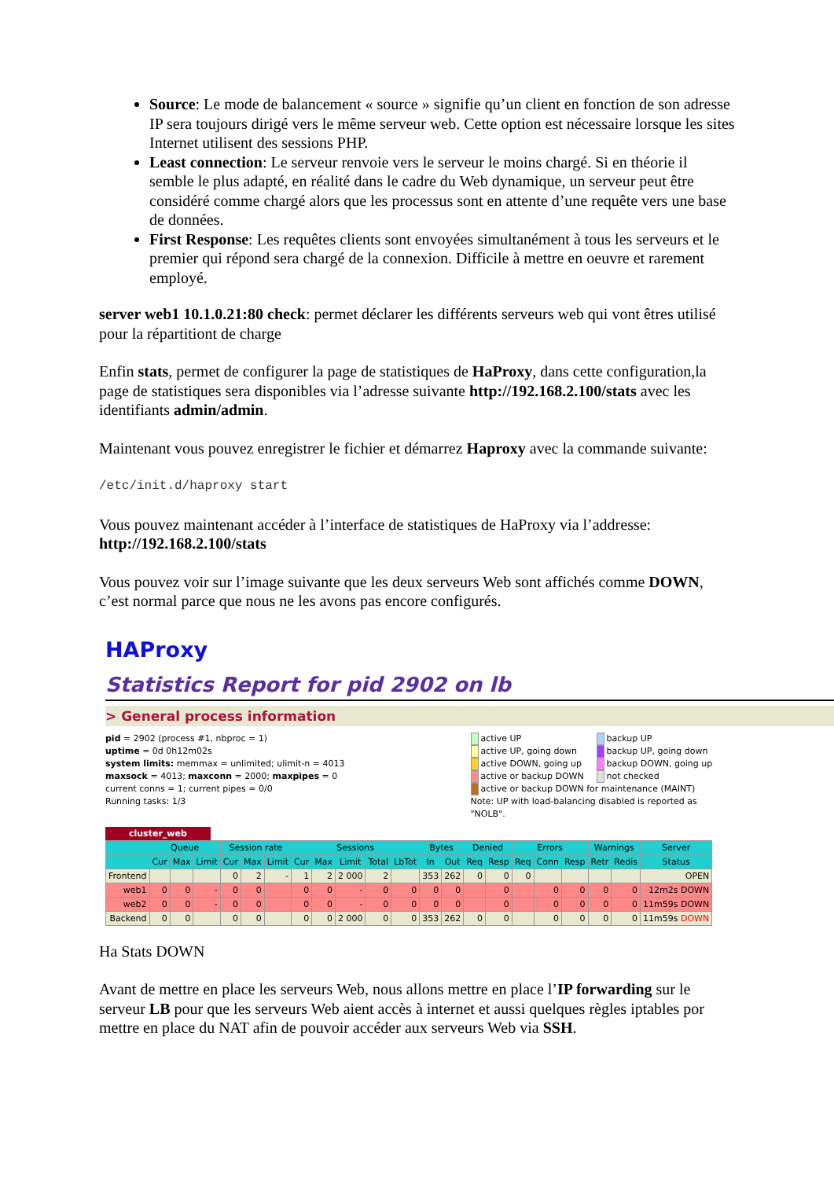Source: Le mode de balancement « source » signifie qu’un client en fonction de son adresse IP sera toujours dirigé vers le même serveur web. Cette option est nécessaire lorsque les sites Internet utilisent des sessions PHP.
Least connection: Le serveur renvoie vers le serveur le moins chargé. Si en théorie il semble le plus adapté, en réalité dans le cadre du Web dynamique, un serveur peut être considéré comme chargé alors que les processus sont en attente d’une requête vers une base de données.
First Response: Les requêtes clients sont envoyées simultanément à tous les serveurs et le premier qui répond sera chargé de la connexion. Difficile à mettre en oeuvre et rarement employé.
server web1 10.1.0.21:80 check: permet déclarer les différents serveurs web qui vont êtres utilisé pour la répartitiont de charge
Enfin stats, permet de configurer la page de statistiques de HaProxy, dans cette configuration,la page de statistiques sera disponibles via l’adresse suivante http://192.168.2.100/stats avec les identifiants admin/admin.
Maintenant vous pouvez enregistrer le fichier et démarrez Haproxy avec la commande suivante:
/etc/init.d/haproxy start
Vous pouvez maintenant accéder à l’interface de statistiques de HaProxy via l’addresse: http://192.168.2.100/stats
Vous pouvez voir sur l’image suivante que les deux serveurs Web sont affichés comme DOWN, c’est normal parce que nous ne les avons pas encore configurés.
HAProxy
Statistics Report for pid 2902 on lb
> General process information
pid = 2902 (process #1, nbproc = 1)
uptime = 0d 0h12m02s
system limits: memmax = unlimited; ulimit-n = 4013
maxsock = 4013; maxconn = 2000; maxpipes = 0
current conns = 1; current pipes = 0/0
Running tasks: 1/3
active UP backup UP active UP, going down backup UP, going down active DOWN, going up backup DOWN, going up active or backup DOWN not checked active or backup DOWN for maintenance (MAINT) Note: UP with load-balancing disabled is reported as "NOLB".
cluster_web
| | Queue | | | Session rate | | | Sessions | | | | | Bytes | | Denied | | Errors | | | Warnings | | Server |
| --- | --- | --- | --- | --- | --- | --- | --- | --- | --- | --- | --- | --- | --- | --- | --- | --- | --- | --- | --- | --- | --- |
| | Cur | Max | Limit | Cur | Max | Limit | Cur | Max | Limit | Total | LbTot | In | Out | Req | Resp | Req | Conn | Resp | Retr | Redis | Status |
| Frontend | | | | 0 | 2 | - | 1 | 2 | 2 000 | 2 | | 353 | 262 | 0 | 0 | 0 | | | | | OPEN |
| web1 | 0 | 0 | - | 0 | 0 | | 0 | 0 | - | 0 | 0 | 0 | 0 | | 0 | | 0 | 0 | 0 | 0 | 12m2s DOWN |
| web2 | 0 | 0 | - | 0 | 0 | | 0 | 0 | - | 0 | 0 | 0 | 0 | | 0 | | 0 | 0 | 0 | 0 | 11m59s DOWN |
| Backend | 0 | 0 | | 0 | 0 | | 0 | 0 | 2 000 | 0 | 0 | 353 | 262 | 0 | 0 | | 0 | 0 | 0 | 0 | 11m59s DOWN |
Ha Stats DOWN
Avant de mettre en place les serveurs Web, nous allons mettre en place l’IP forwarding sur le serveur LB pour que les serveurs Web aient accès à internet et aussi quelques règles iptables por mettre en place du NAT afin de pouvoir accéder aux serveurs Web via SSH.